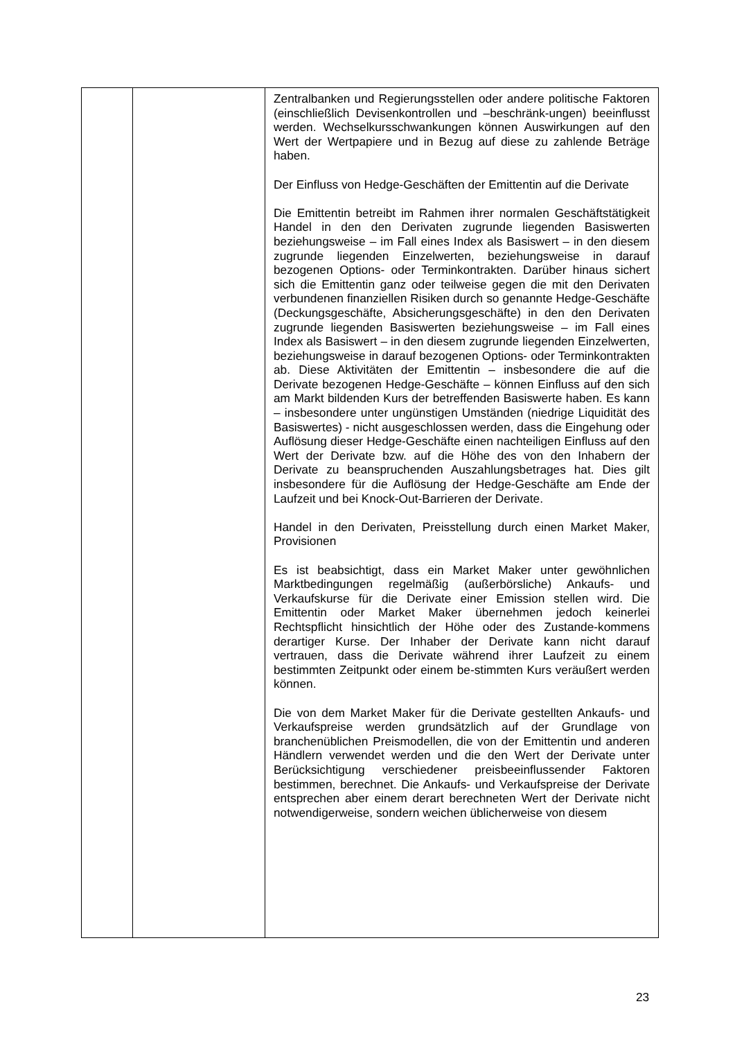| | | Zentralbanken und Regierungsstellen oder andere politische Faktoren (einschließlich Devisenkontrollen und –beschränk-ungen) beeinflusst werden. Wechselkursschwankungen können Auswirkungen auf den Wert der Wertpapiere und in Bezug auf diese zu zahlende Beträge haben. Der Einfluss von Hedge-Geschäften der Emittentin auf die Derivate Die Emittentin betreibt im Rahmen ihrer normalen Geschäftstätigkeit Handel in den den Derivaten zugrunde liegenden Basiswerten beziehungsweise – im Fall eines Index als Basiswert – in den diesem zugrunde liegenden Einzelwerten, beziehungsweise in darauf bezogenen Options- oder Terminkontrakten. Darüber hinaus sichert sich die Emittentin ganz oder teilweise gegen die mit den Derivaten verbundenen finanziellen Risiken durch so genannte Hedge-Geschäfte (Deckungsgeschäfte, Absicherungsgeschäfte) in den den Derivaten zugrunde liegenden Basiswerten beziehungsweise – im Fall eines Index als Basiswert – in den diesem zugrunde liegenden Einzelwerten, beziehungsweise in darauf bezogenen Options- oder Terminkontrakten ab. Diese Aktivitäten der Emittentin – insbesondere die auf die Derivate bezogenen Hedge-Geschäfte – können Einfluss auf den sich am Markt bildenden Kurs der betreffenden Basiswerte haben. Es kann – insbesondere unter ungünstigen Umständen (niedrige Liquidität des Basiswertes) - nicht ausgeschlossen werden, dass die Eingehung oder Auflösung dieser Hedge-Geschäfte einen nachteiligen Einfluss auf den Wert der Derivate bzw. auf die Höhe des von den Inhabern der Derivate zu beanspruchenden Auszahlungsbetrages hat. Dies gilt insbesondere für die Auflösung der Hedge-Geschäfte am Ende der Laufzeit und bei Knock-Out-Barrieren der Derivate. Handel in den Derivaten, Preisstellung durch einen Market Maker, Provisionen Es ist beabsichtigt, dass ein Market Maker unter gewöhnlichen Marktbedingungen regelmäßig (außerbörsliche) Ankaufs- und Verkaufskurse für die Derivate einer Emission stellen wird. Die Emittentin oder Market Maker übernehmen jedoch keinerlei Rechtspflicht hinsichtlich der Höhe oder des Zustande-kommens derartiger Kurse. Der Inhaber der Derivate kann nicht darauf vertrauen, dass die Derivate während ihrer Laufzeit zu einem bestimmten Zeitpunkt oder einem be-stimmten Kurs veräußert werden können. Die von dem Market Maker für die Derivate gestellten Ankaufs- und Verkaufspreise werden grundsätzlich auf der Grundlage von branchenüblichen Preismodellen, die von der Emittentin und anderen Händlern verwendet werden und die den Wert der Derivate unter Berücksichtigung verschiedener preisbeeinflussender Faktoren bestimmen, berechnet. Die Ankaufs- und Verkaufspreise der Derivate entsprechen aber einem derart berechneten Wert der Derivate nicht notwendigerweise, sondern weichen üblicherweise von diesem |
23